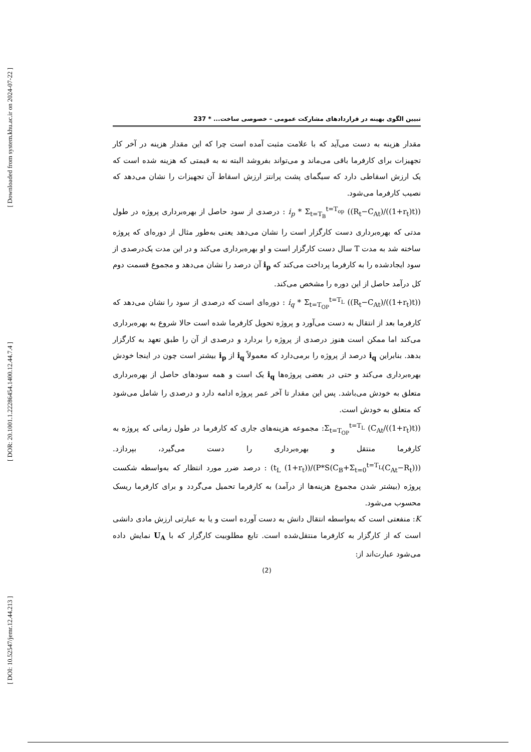[ Downloaded from system.khu.ac.ir on 2024-07-22 ]
[ DOR: 20.1001.1.22286454.1400.12.44.7.4 ]
[ DOI: 10.52547/jemr.12.44.213 ]
تبیین الگوی بهینه در قراردادهای مشارکت عمومی – خصوصی ساخت... * 237
مقدار هزینه به دست می‌آید که با علامت مثبت آمده است چرا که این مقدار هزینه در آخر کار تجهیزات برای کارفرما باقی می‌ماند و می‌تواند بفروشد البته نه به قیمتی که هزینه شده است که یک ارزش اسقاطی دارد که سیگمای پشت پرانتز ارزش اسقاط آن تجهیزات را نشان می‌دهد که نصیب کارفرما می‌شود.
i<sub>p</sub> * Σ<sub>t=T<sub>B</sub></sub><sup>t=T<sub>op</sub></sup> ((R<sub>t</sub>−C<sub>At</sub>)/((1+r<sub>t</sub>)t)) : درصدی از سود حاصل از بهره‌برداری پروژه در طول مدتی که بهره‌برداری دست کارگزار است را نشان می‌دهد یعنی به‌طور مثال از دوره‌ای که پروژه ساخته شد به مدت T سال دست کارگزار است و او بهره‌برداری می‌کند و در این مدت یک‌درصدی از سود ایجادشده را به کارفرما پرداخت می‌کند که i<sub>p</sub> آن درصد را نشان می‌دهد و مجموع قسمت دوم کل درآمد حاصل از این دوره را مشخص می‌کند.
i<sub>q</sub> * Σ<sub>t=T<sub>OP</sub></sub><sup>t=T<sub>L</sub></sup> ((R<sub>t</sub>−C<sub>At</sub>)/((1+r<sub>t</sub>)t)) : دوره‌ای است که درصدی از سود را نشان می‌دهد که کارفرما بعد از انتقال به دست می‌آورد و پروژه تحویل کارفرما شده است حالا شروع به بهره‌برداری می‌کند اما ممکن است هنوز درصدی از پروژه را بردارد و درصدی از آن را طبق تعهد به کارگزار بدهد. بنابراین i<sub>q</sub> درصد از پروژه را برمی‌دارد که معمولاً i<sub>q</sub> از i<sub>p</sub> بیشتر است چون در اینجا خودش بهره‌برداری می‌کند و حتی در بعضی پروژه‌ها i<sub>q</sub> یک است و همه سودهای حاصل از بهره‌برداری متعلق به خودش می‌باشد. پس این مقدار تا آخر عمر پروژه ادامه دارد و درصدی را شامل می‌شود که متعلق به خودش است.
Σ<sub>t=T<sub>OP</sub></sub><sup>t=T<sub>L</sub></sup> (C<sub>At</sub>/((1+r<sub>t</sub>)t)): مجموعه هزینه‌های جاری که کارفرما در طول زمانی که پروژه به کارفرما منتقل و بهره‌برداری را دست می‌گیرد، بپردازد. (P*S(C<sub>B</sub>+Σ<sub>t=0</sub><sup>t=T<sub>L</sub></sup>(C<sub>At</sub>−R<sub>t</sub>)))/((1+r<sub>t</sub>) t<sub>L</sub>) : درصد ضرر مورد انتظار که به‌واسطه شکست پروژه (بیشتر شدن مجموع هزینه‌ها از درآمد) به کارفرما تحمیل می‌گردد و برای کارفرما ریسک محسوب می‌شود.
K: منفعتی است که به‌واسطه انتقال دانش به دست آورده است و یا به عبارتی ارزش مادی دانشی است که از کارگزار به کارفرما منتقل‌شده است. تابع مطلوبیت کارگزار که با U<sub>A</sub> نمایش داده می‌شود عبارت‌اند از:
(2)